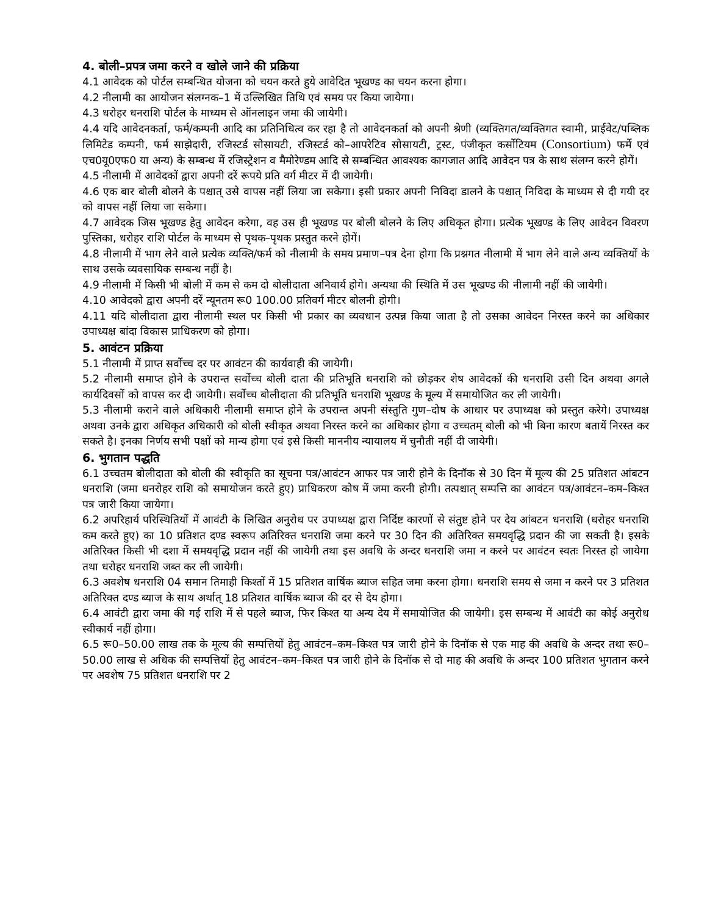4. बोली–प्रपत्र जमा करने व खोले जाने की प्रक्रिया
4.1 आवेदक को पोर्टल सम्बन्धित योजना को चयन करते हुये आवेदित भूखण्ड का चयन करना होगा।
4.2 नीलामी का आयोजन संलग्नक–1 में उल्लिखित तिथि एवं समय पर किया जायेगा।
4.3 धरोहर धनराशि पोर्टल के माध्यम से ऑनलाइन जमा की जायेगी।
4.4 यदि आवेदनकर्ता, फर्म/कम्पनी आदि का प्रतिनिधित्व कर रहा है तो आवेदनकर्ता को अपनी श्रेणी (व्यक्तिगत/व्यक्तिगत स्वामी, प्राईवेट/पब्लिक लिमिटेड कम्पनी, फर्म साझेदारी, रजिस्टर्ड सोसायटी, रजिस्टर्ड को–आपरेटिव सोसायटी, ट्रस्ट, पंजीकृत कर्सोटियम (Consortium) फर्मे एवं एच0यू0एफ0 या अन्य) के सम्बन्ध में रजिस्ट्रेशन व मैमोरेण्डम आदि से सम्बन्धित आवश्यक कागजात आदि आवेदन पत्र के साथ संलग्न करने होगें।
4.5 नीलामी में आवेदकों द्वारा अपनी दरें रूपये प्रति वर्ग मीटर में दी जायेगी।
4.6 एक बार बोली बोलने के पश्चात् उसे वापस नहीं लिया जा सकेगा। इसी प्रकार अपनी निविदा डालने के पश्चात् निविदा के माध्यम से दी गयी दर को वापस नहीं लिया जा सकेगा।
4.7 आवेदक जिस भूखण्ड हेतु आवेदन करेगा, वह उस ही भूखण्ड पर बोली बोलने के लिए अधिकृत होगा। प्रत्येक भूखण्ड के लिए आवेदन विवरण पुस्तिका, धरोहर राशि पोर्टल के माध्यम से पृथक–पृथक प्रस्तुत करने होगें।
4.8 नीलामी में भाग लेने वाले प्रत्येक व्यक्ति/फर्म को नीलामी के समय प्रमाण–पत्र देना होगा कि प्रश्नगत नीलामी में भाग लेने वाले अन्य व्यक्तियों के साथ उसके व्यवसायिक सम्बन्ध नहीं है।
4.9 नीलामी में किसी भी बोली में कम से कम दो बोलीदाता अनिवार्य होगे। अन्यथा की स्थिति में उस भूखण्ड की नीलामी नहीं की जायेगी।
4.10 आवेदको द्वारा अपनी दरें न्यूनतम रू0 100.00 प्रतिवर्ग मीटर बोलनी होगी।
4.11 यदि बोलीदाता द्वारा नीलामी स्थल पर किसी भी प्रकार का व्यवधान उत्पन्न किया जाता है तो उसका आवेदन निरस्त करने का अधिकार उपाध्यक्ष बांदा विकास प्राधिकरण को होगा।
5. आवंटन प्रक्रिया
5.1 नीलामी में प्राप्त सर्वोच्च दर पर आवंटन की कार्यवाही की जायेगी।
5.2 नीलामी समाप्त होने के उपरान्त सर्वोच्च बोली दाता की प्रतिभूति धनराशि को छोड़कर शेष आवेदकों की धनराशि उसी दिन अथवा अगले कार्यदिवसों को वापस कर दी जायेगी। सर्वोच्च बोलीदाता की प्रतिभूति धनराशि भूखण्ड के मूल्य में समायोजित कर ली जायेगी।
5.3 नीलामी कराने वाले अधिकारी नीलामी समाप्त होने के उपरान्त अपनी संस्तुति गुण–दोष के आधार पर उपाध्यक्ष को प्रस्तुत करेगे। उपाध्यक्ष अथवा उनके द्वारा अधिकृत अधिकारी को बोली स्वीकृत अथवा निरस्त करने का अधिकार होगा व उच्चतम् बोली को भी बिना कारण बतायें निरस्त कर सकते है। इनका निर्णय सभी पक्षों को मान्य होगा एवं इसे किसी माननीय न्यायालय में चुनौती नहीं दी जायेगी।
6. भुगतान पद्धति
6.1 उच्चतम बोलीदाता को बोली की स्वीकृति का सूचना पत्र/आवंटन आफर पत्र जारी होने के दिनॉक से 30 दिन में मूल्य की 25 प्रतिशत आंबटन धनराशि (जमा धनरोहर राशि को समायोजन करते हुए) प्राधिकरण कोष में जमा करनी होगी। तत्पश्चात् सम्पत्ति का आवंटन पत्र/आवंटन–कम–किश्त पत्र जारी किया जायेगा।
6.2 अपरिहार्य परिस्थितियों में आवंटी के लिखित अनुरोध पर उपाध्यक्ष द्वारा निर्दिष्ट कारणों से संतुष्ट होने पर देय आंबटन धनराशि (धरोहर धनराशि कम करते हुए) का 10 प्रतिशत दण्ड स्वरूप अतिरिक्त धनराशि जमा करने पर 30 दिन की अतिरिक्त समयवृद्धि प्रदान की जा सकती है। इसके अतिरिक्त किसी भी दशा में समयवृद्धि प्रदान नहीं की जायेगी तथा इस अवधि के अन्दर धनराशि जमा न करने पर आवंटन स्वतः निरस्त हो जायेगा तथा धरोहर धनराशि जब्त कर ली जायेगी।
6.3 अवशेष धनराशि 04 समान तिमाही किश्तों में 15 प्रतिशत वार्षिक ब्याज सहित जमा करना होगा। धनराशि समय से जमा न करने पर 3 प्रतिशत अतिरिक्त दण्ड ब्याज के साथ अर्थात् 18 प्रतिशत वार्षिक ब्याज की दर से देय होगा।
6.4 आवंटी द्वारा जमा की गई राशि में से पहले ब्याज, फिर किश्त या अन्य देय में समायोजित की जायेगी। इस सम्बन्ध में आवंटी का कोई अनुरोध स्वीकार्य नहीं होगा।
6.5 रू0–50.00 लाख तक के मूल्य की सम्पत्तियों हेतु आवंटन–कम–किश्त पत्र जारी होने के दिनॉक से एक माह की अवधि के अन्दर तथा रू0–50.00 लाख से अधिक की सम्पत्तियों हेतु आवंटन–कम–किश्त पत्र जारी होने के दिनॉक से दो माह की अवधि के अन्दर 100 प्रतिशत भुगतान करने पर अवशेष 75 प्रतिशत धनराशि पर 2